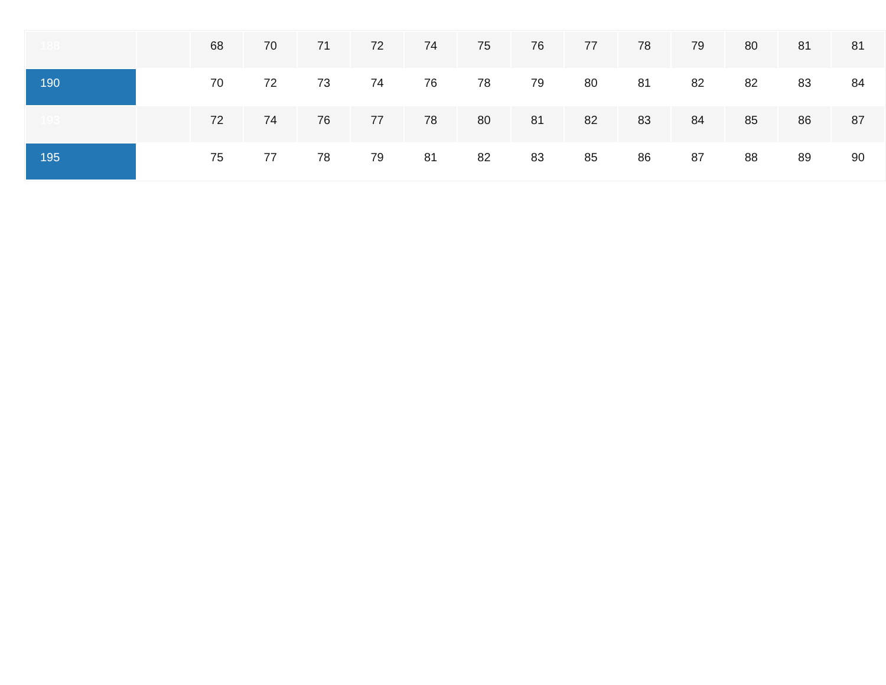| 188 | | 68 | 70 | 71 | 72 | 74 | 75 | 76 | 77 | 78 | 79 | 80 | 81 | 81 |
| 190 | | 70 | 72 | 73 | 74 | 76 | 78 | 79 | 80 | 81 | 82 | 82 | 83 | 84 |
| 193 | | 72 | 74 | 76 | 77 | 78 | 80 | 81 | 82 | 83 | 84 | 85 | 86 | 87 |
| 195 | | 75 | 77 | 78 | 79 | 81 | 82 | 83 | 85 | 86 | 87 | 88 | 89 | 90 |